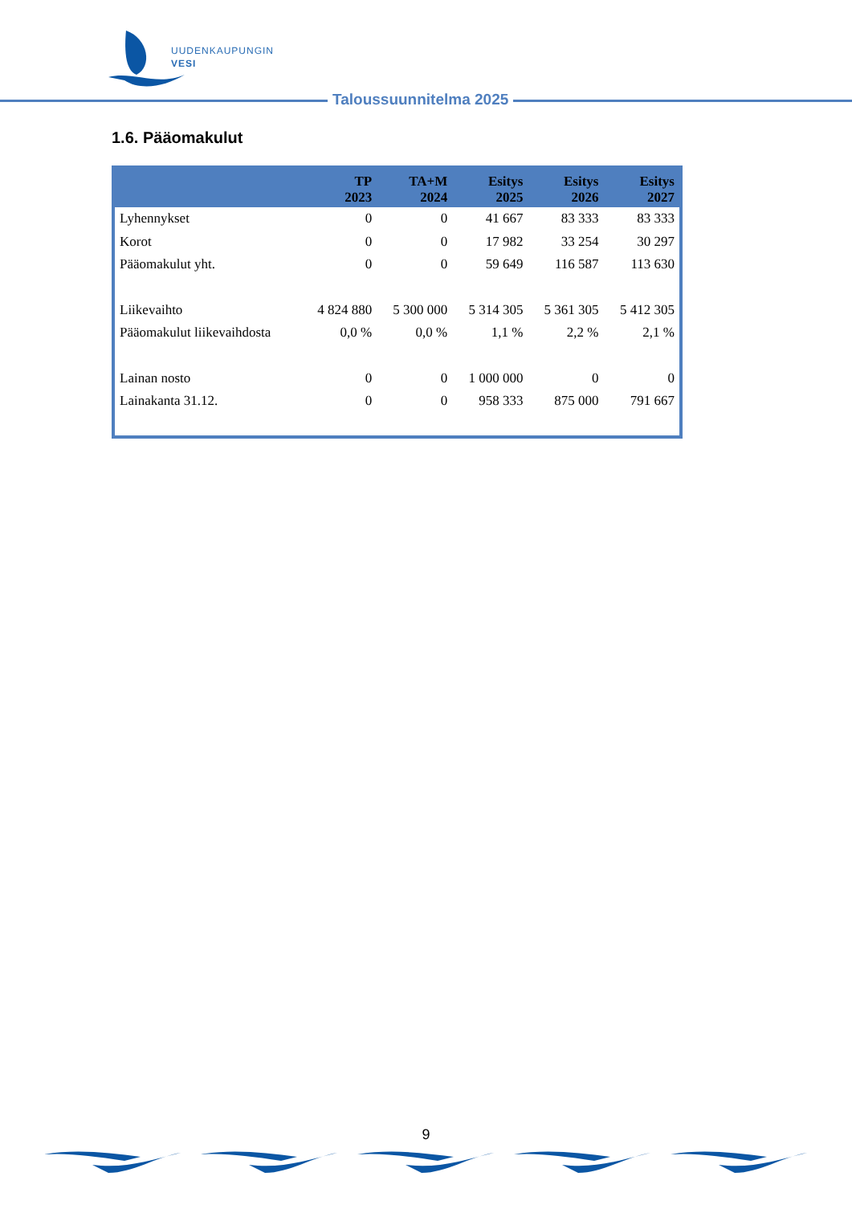UUDENKAUPUNGIN
VESI
Taloussuunnitelma 2025
1.6. Pääomakulut
| | TP 2023 | TA+M 2024 | Esitys 2025 | Esitys 2026 | Esitys 2027 |
| --- | --- | --- | --- | --- | --- |
| Lyhennykset | 0 | 0 | 41 667 | 83 333 | 83 333 |
| Korot | 0 | 0 | 17 982 | 33 254 | 30 297 |
| Pääomakulut yht. | 0 | 0 | 59 649 | 116 587 | 113 630 |
| Liikevaihto | 4 824 880 | 5 300 000 | 5 314 305 | 5 361 305 | 5 412 305 |
| Pääomakulut liikevaihdosta | 0,0 % | 0,0 % | 1,1 % | 2,2 % | 2,1 % |
| Lainan nosto | 0 | 0 | 1 000 000 | 0 | 0 |
| Lainakanta 31.12. | 0 | 0 | 958 333 | 875 000 | 791 667 |
9